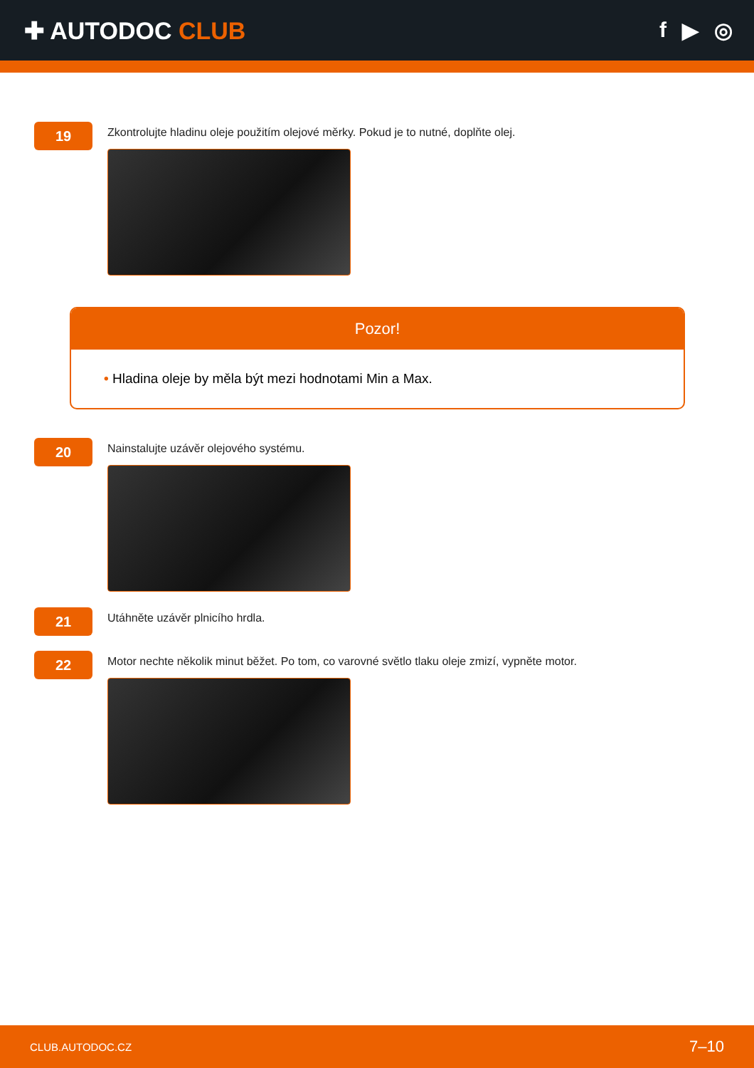✚ AUTODOC CLUB f ▶ ◎
19
Zkontrolujte hladinu oleje použitím olejové měrky. Pokud je to nutné, doplňte olej.
Pozor!
• Hladina oleje by měla být mezi hodnotami Min a Max.
20
Nainstalujte uzávěr olejového systému.
21
Utáhněte uzávěr plnicího hrdla.
22
Motor nechte několik minut běžet. Po tom, co varovné světlo tlaku oleje zmizí, vypněte motor.
CLUB.AUTODOC.CZ 7–10